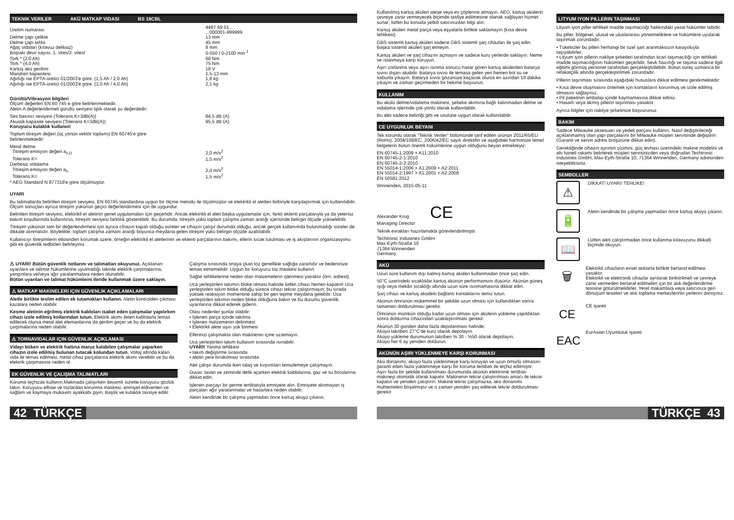TEKNIK VERILER AKÜ MATKAP VIDASI BS 18CBL
| Üretim numarası | 4487 69 01... ...000001-999999 |
| Delme çapı çelikte | 13 mm |
| Delme çapı tahta | 45 mm |
| Ağaç vidaları (kılavuz deliksiz) | 8 mm |
| Boştaki devir sayısı, 1. vites/2. vites/ | 0-550 / 0-2100 min<sup>-1</sup> |
| Tork * (2,0 Ah) | 60 Nm |
| Tork * (4,0 Ah) | 75 Nm |
| Kartuş akü gerilimi | 18 V |
| Mandren kapasitesi | 1,5-13 mm |
| Ağırlığı ise EPTA-üretici 01/2003'e göre. (1,5 Ah / 2,0 Ah) | 1,8 kg |
| Ağırlığı ise EPTA-üretici 01/2003'e göre. (3,0 Ah / 4,0 Ah) | 2,1 kg |
Gürültü/Vibrasyon bilgileri
Ölçüm değerleri EN 60 745 e göre belirlenmektedir.
Aletin A değerlendirmeli gürültü seviyesi tipik olarak şu değerdedir:
| Ses basıncı seviyesi (Tolerans K=3dB(A)) | 84,5 dB (A) |
| Akustik kapasite seviyesi (Tolerans K=3dB(A)) | 95,5 dB (A) |
Koruyucu kulaklık kullanın!
Toplam titreşim değeri (üç yönün vektör toplamı) EN 60745'e göre
belirlenmektedir:
| Metal delme | |
| Titreşim emisyon değeri a<sub>h,D</sub> | 2,0 m/s<sup>2</sup> |
| Tolerans K= | 1,5 m/s<sup>2</sup> |
| Darbesiz vidalama | |
| Titreşim emisyon değeri a<sub>h</sub> | 2,0 m/s<sup>2</sup> |
| Tolerans K= | 1,5 m/s<sup>2</sup> |
* AEG Standard N 877318'e göre ölçülmüştür.
UYARI
Bu talimatlarda belirtilen titreşim seviyesi, EN 60745 standardına uygun bir ölçme metodu ile ölçülmüştür ve elektrikli el aletleri birbiriyle karşılaştırmak için kullanılabilir. Ölçüm sonuçları ayrıca titreşim yükünün geçici değerlendirmesi için de uygundur.
Belirtilen titreşim seviyesi, elektrikli el aletinin genel uygulamaları için geçerlidir. Ancak elektrikli el aleti başka uygulamalar için, farklı eklenti parçalarıyla ya da yetersiz bakım koşullarında kullanılırsa, titreşim seviyesi farklılık gösterebilir. Bu durumda, titreşim yükü toplam çalışma zaman aralığı içerisinde belirgin ölçüde yükselebilir.
Titreşim yükünün tam bir değerlendirmesi için ayrıca cihazın kapalı olduğu süreler ve cihazın çalışır durumda olduğu, ancak gerçek kullanımda bulunmadığı süreler de dikkate alınmalıdır. Böylelikle, toplam çalışma zamanı aralığı boyunca meydana gelen titreşim yükü belirgin ölçüde azaltılabilir.
Kullanıcıyı titreşimlerin etkisinden korumak üzere, örneğin elektrikli el aletlerinin ve eklenti parçalarının bakımı, ellerin sıcak tutulması ve iş akışlarının organizasyonu gibi ek güvenlik tedbirleri belirleyiniz.
⚠ UYARI! Bütün güvenlik notlarını ve talimatları okuyunuz. Açıklanan uyarılara ve talimat hükümlerine uyulmadığı takirde elektrik çarpmalarına, yangınlara ve/veya ağır yaralanmalara neden olunabilir.
Bütün uyarıları ve talimat hükümleini ileride kullanmak üzere saklayın.
⚠ MATKAP MAKINELERI IÇIN GÜVENLIK AÇIKLAMALARI
Aletle birlikte teslim edilen ek tutamakları kullanın. Aletin kontrolden çıkması kazalara neden olabilir.
Kesme aletinin eğrilmiş elektrik kabloları isabet eden çalışmalar yapılırken cihazı izole edilmiş kollarından tutun. Elektrik akımı ileten kablolarla temas edilecek olursa metal alet elemanlarına da gerilim geçer ve bu da elektrik çarpmalarına neden olabilir.
⚠ TORNAVIDALAR IÇIN GÜVENLIK AÇIKLAMASI
Vidayı büken ve elektrik hattına maruz kalabilen çalışmalar yaparken cihazın izole edilmiş bulunan tutacak kolundan tutun. Voltaj altında kalan vida ile temas edilmesi, metal cihaz parçalarına elektrik akımı verebilir ve bu da elektrik çarpmasına neden ol.
EK GÜVENLIK VE ÇALIŞMA TALIMATLARI
Koruma teçhizatı kullanın.Makinada çalışırken devamlı surette koruyucu gözlük takın. Koruyucu elbise ve tozlardan korunma maskesi, emniyet eldivenleri ve sağlam ve kaymaya mukavim ayakkabı giyin. Başlık ve kulaklık tavsiye edilir.
Çalışma sırasında ortaya çkan toz genellikle sağlığa zararlıdır ve bedeninize temas etmemelidir. Uygun bir koruyucu toz maskesi kullanın
Sağlık tehlikelerine neden olan malzemelerin işlenmesi yasaktır (örn. asbest).
Uca yerleştirilen takımın bloke olması halinde lütfen cihazı hemen kapatın! Uca yerleştirilen takım bloke olduğu sürece cihazı tekrar çalıştırmayın; bu sırada yüksek reaksiyon momentine sahip bir geri tepme meydana gelebilir. Uca yerleştirilen takımın neden bloke olduğuna bakın ve bu durumu güvenlik uyarılarına dikkat ederek giderin.
Olası nedenler şunlar olabilir:
• İşlenen parça içinde takılma
• İşlenen malzemenin delinmesi
• Elektrikli alete aşırı yük binmesi
Ellerinizi çalışmakta olan makinenin içine uzatmayın.
Uca yerleştirilen takım kullanım sırasında ısınabilir.
UYARI! Yanma tehlikesi
• takım değiştirme sırasında
• aletin yere bırakılması sırasında
Alet çalışır durumda iken talaş ve kırpıntıları temizlemeye çalışmayın.
Duvar, tavan ve zeminde delik açarken elektrik kablolarına, gaz ve su borularına dikkat edin.
İşlenen parçayı bir germe tertibatıyla emniyete alın. Emniyete alınmayan iş parçaları ağır yaralanmalar ve hasarlara neden olabilir.
Aletin kendinde bir çalışma yapmadan önce kartuş aküyü çıkarın.
42 TÜRKÇE
Kullanılmış kartuş aküleri ateşe veya ev çöplerine atmayın. AEG, kartuş akülerin çevreye zarar vermeyecek biçimde tasfiye edilmesine olanak sağlayan hizmet sunar; lütfen bu konuda yetkili satıcınızdan bilgi alın.
Kartuş aküleri metal parça veya eşyalarla birlikte saklamayın (kısa devre tehlikesi).
GBS sistemli kartuş aküleri sadece GBS sistemli şarj cihazları ile şarj edin. Başka sistemli aküleri şarj etmeyin.
Kartuş aküleri ve şarj cihazını açmayın ve sadece kuru yerlerde saklayın. Neme ve ıslanmaya karşı koruyun.
Aşırı zorlanma veya aşırı ısınma sonucu hasar gören kartuş akülerden batarya sıvısı dışarı akabilir. Batarya sıvısı ile temasa gelen yeri hemen bol su ve sabunla yıkayın. Batarya sıvısı gözünüze kaçacak olursa en azından 10 dakika yıkayın ve zaman geçirmeden bir hekime başvurun.
KULLANIM
Bu akülü delme/vidalama makinesi, şebeke akımına bağlı kalınmadan delme ve vidalama işlerinde çok yönlü olarak kullanılabilir.
Bu alet sadece belirtiği gibi ve usulüne uygun olarak kullanılabilir.
CE UYGUNLUK BEYANI
Tek sorumlu olarak "Teknik Veriler" bölümünde tarif edilen ürünün 2011/65/EU (RoHs), 2004/108/EC, 2006/42/EC sayılı direktifin ve aşağıdaki harmonize temel belgelerin bütün önemli hükümlerine uygun olduğunu beyan etmekteyiz:
EN 60745-1:2009 + A11:2010
EN 60745-2-1:2010
EN 60745-2-2:2010
EN 55014-1:2006 + A1:2009 + A2:2011
EN 55014-2:1997 + A1:2001 + A2:2008
EN 50581:2012
Winnenden, 2015-05-11
Alexander Krug CE
Managing Director
Teknik evrakları hazırlamakla görevlendirilmiştir.
Techtronic Industries GmbH
Max-Eyth-Straße 10
71364 Winnenden
Germany
AKÜ
Uzun süre kullanım dışı kalmış kartuş aküleri kullanmadan önce şarj edin.
50°C üzerindeki sıcaklıklar kartuş akünün performansını düşürür. Akünün güneş ışığı veya mekân sıcaklığı altında uzun süre ısınmamasına dikkat edin.
Şarj cihazı ve kartuş aküdeki bağlantı kontaklarını temiz tutun.
Akünün ömrünün mükemmel bir şekilde uzun olması için kullandıktan sonra tamamen doldurulması gerekir.
Ömrünün mümkün olduğu kadar uzun olması için akülerin yükleme yapıldıktan sonra doldurma cihazından uzaklaştırılması gerekir.
Akünün 30 günden daha fazla depolanması halinde:
Aküyü takriben 27°C'de kuru olarak depolayın.
Aküyü yükleme durumunun takriben % 30 - %50 olarak depolayın.
Aküyü her 6 ay yeniden doldurun.
AKÜNÜN AŞIRI YÜKLENMEYE KARŞI KORUNMASI
Akü donanımı, aküyü fazla yüklenmeye karşı koruyan ve uzun ömürlü olmasını garanti eden fazla yüklenmeye karşı bir koruma tertibatı ile teçhiz edilmiştir.
Aşırı fazla bir şekilde kullanılması durumunda akünün elektronik tertibatı makineyi otomatik olarak kapatır. Makinenin tekrar çalıştırılması amacı ile tekrar kapatın ve yeniden çalıştırın. Makine tekrar çalışmazsa, akü donanımı muhtemelen boşalmıştır ve o zaman yeniden şarj edilerek tekrar doldurulması gerekir.
LITYUM IYON PILLERIN TAŞINMASI
Lityum iyon piller tehlikeli madde taşımacılığı hakkındaki yasal hükümler tabidir.
Bu piller, bölgesel, ulusal ve uluslararası yönetmeliklere ve hükümlere uyularak taşınmak zorundadır.
• Tüketiciler bu pilleri herhangi bir özel şart aranmaksızın karayoluyla taşıyabilirler.
• Lityum iyon pillerin nakliye şirketleri tarafından ticari taşımacılığı için tehlikeli madde taşımacılığının hükümleri geçerlidir. Sevk hazırlığı ve taşıma sadece ilgili eğitimi görmüş personel tarafından gerçekleştirilebilir. Bütün süreç uzmanca bir refakatçilik altında gerçekleştirilmek zorundadır.
Pillerin taşınması sırasında aşağıdaki hususlara dikkat edilmesi gerekmektedir:
• Kısa devre oluşmasını önlemek için kontakların korunmuş ve izole edilmiş olmasını sağlayınız.
• Pil paketinin ambalajı içinde kaymamasına dikkat ediniz.
• Hasarlı veya akmış pillerin taşınması yasaktır.
Ayrıca bilgiler için nakliye şirketinize başvurunuz.
BAKIM
Sadece Milwauke aksesuarı ve yedek parçası kullanın. Nasıl değiştirileceği açıklanmamış olan yapı parçalarını bir Milwauke müşteri servisinde değiştirin (Garanti ve servis adresi broşürüne dikkat edin).
Gerektiğinde cihazın ayrıntılı çizimini, güç levhası üzerindeki makine modelini ve altı haneli rakamı belirterek müşteri servisinizden veya doğrudan Techtronic Industries GmbH, Max-Eyth-Straße 10, 71364 Winnenden, Germany adresinden isteyebilirsiniz.
SEMBOLLER
⚠
DİKKAT! UYARI! TEHLİKE!
🔋
Aletin kendinde bir çalışma yapmadan önce kartuş aküyü çıkarın.
📖
Lütfen aleti çalıştırmadan önce kullanma kılavuzunu dikkatli biçimde okuyun.
🗑
Elektrikli cihazların evsel atıklarla birlikte bertaraf edilmesi yasaktır.
Elektrikli ve elektronik cihazlar ayrılarak biriktirilmeli ve çevreye zarar vermeden bertaraf edilmeleri için bir atık değerlendirme tesisine götürülmelidirler. Yerel makamlara veya satıcınıza geri dönüşüm tesisleri ve atık toplama merkezlerinin yerlerini danışınız.
CE
CE işareti
EAC
EurAsian Uyumluluk işareti
TÜRKÇE 43